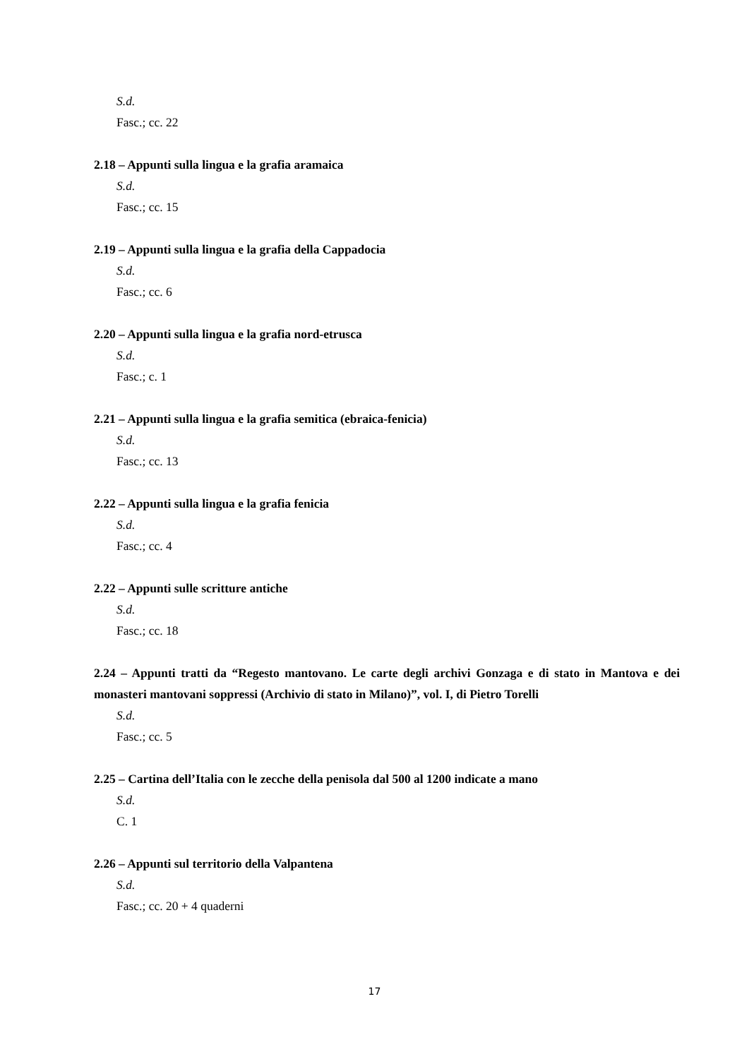S.d.
Fasc.; cc. 22
2.18 – Appunti sulla lingua e la grafia aramaica
S.d.
Fasc.; cc. 15
2.19 – Appunti sulla lingua e la grafia della Cappadocia
S.d.
Fasc.; cc. 6
2.20 – Appunti sulla lingua e la grafia nord-etrusca
S.d.
Fasc.; c. 1
2.21 – Appunti sulla lingua e la grafia semitica (ebraica-fenicia)
S.d.
Fasc.; cc. 13
2.22 – Appunti sulla lingua e la grafia fenicia
S.d.
Fasc.; cc. 4
2.22 – Appunti sulle scritture antiche
S.d.
Fasc.; cc. 18
2.24 – Appunti tratti da “Regesto mantovano. Le carte degli archivi Gonzaga e di stato in Mantova e dei monasteri mantovani soppressi (Archivio di stato in Milano)”, vol. I, di Pietro Torelli
S.d.
Fasc.; cc. 5
2.25 – Cartina dell’Italia con le zecche della penisola dal 500 al 1200 indicate a mano
S.d.
C. 1
2.26 – Appunti sul territorio della Valpantena
S.d.
Fasc.; cc. 20 + 4 quaderni
17